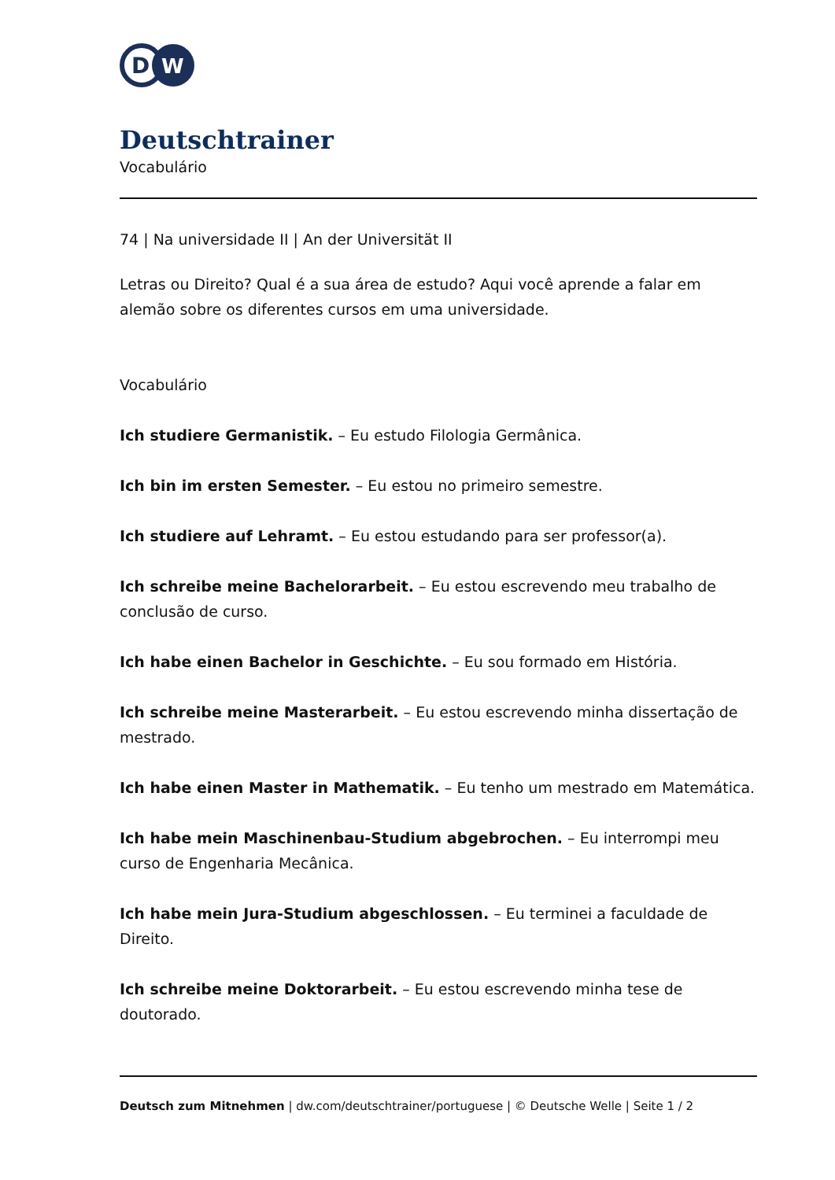D
W
Deutschtrainer
Vocabulário
74 | Na universidade II | An der Universität II
Letras ou Direito? Qual é a sua área de estudo? Aqui você aprende a falar em alemão sobre os diferentes cursos em uma universidade.
Vocabulário
Ich studiere Germanistik. – Eu estudo Filologia Germânica.
Ich bin im ersten Semester. – Eu estou no primeiro semestre.
Ich studiere auf Lehramt. – Eu estou estudando para ser professor(a).
Ich schreibe meine Bachelorarbeit. – Eu estou escrevendo meu trabalho de conclusão de curso.
Ich habe einen Bachelor in Geschichte. – Eu sou formado em História.
Ich schreibe meine Masterarbeit. – Eu estou escrevendo minha dissertação de mestrado.
Ich habe einen Master in Mathematik. – Eu tenho um mestrado em Matemática.
Ich habe mein Maschinenbau-Studium abgebrochen. – Eu interrompi meu curso de Engenharia Mecânica.
Ich habe mein Jura-Studium abgeschlossen. – Eu terminei a faculdade de Direito.
Ich schreibe meine Doktorarbeit. – Eu estou escrevendo minha tese de doutorado.
Deutsch zum Mitnehmen | dw.com/deutschtrainer/portuguese | © Deutsche Welle | Seite 1 / 2